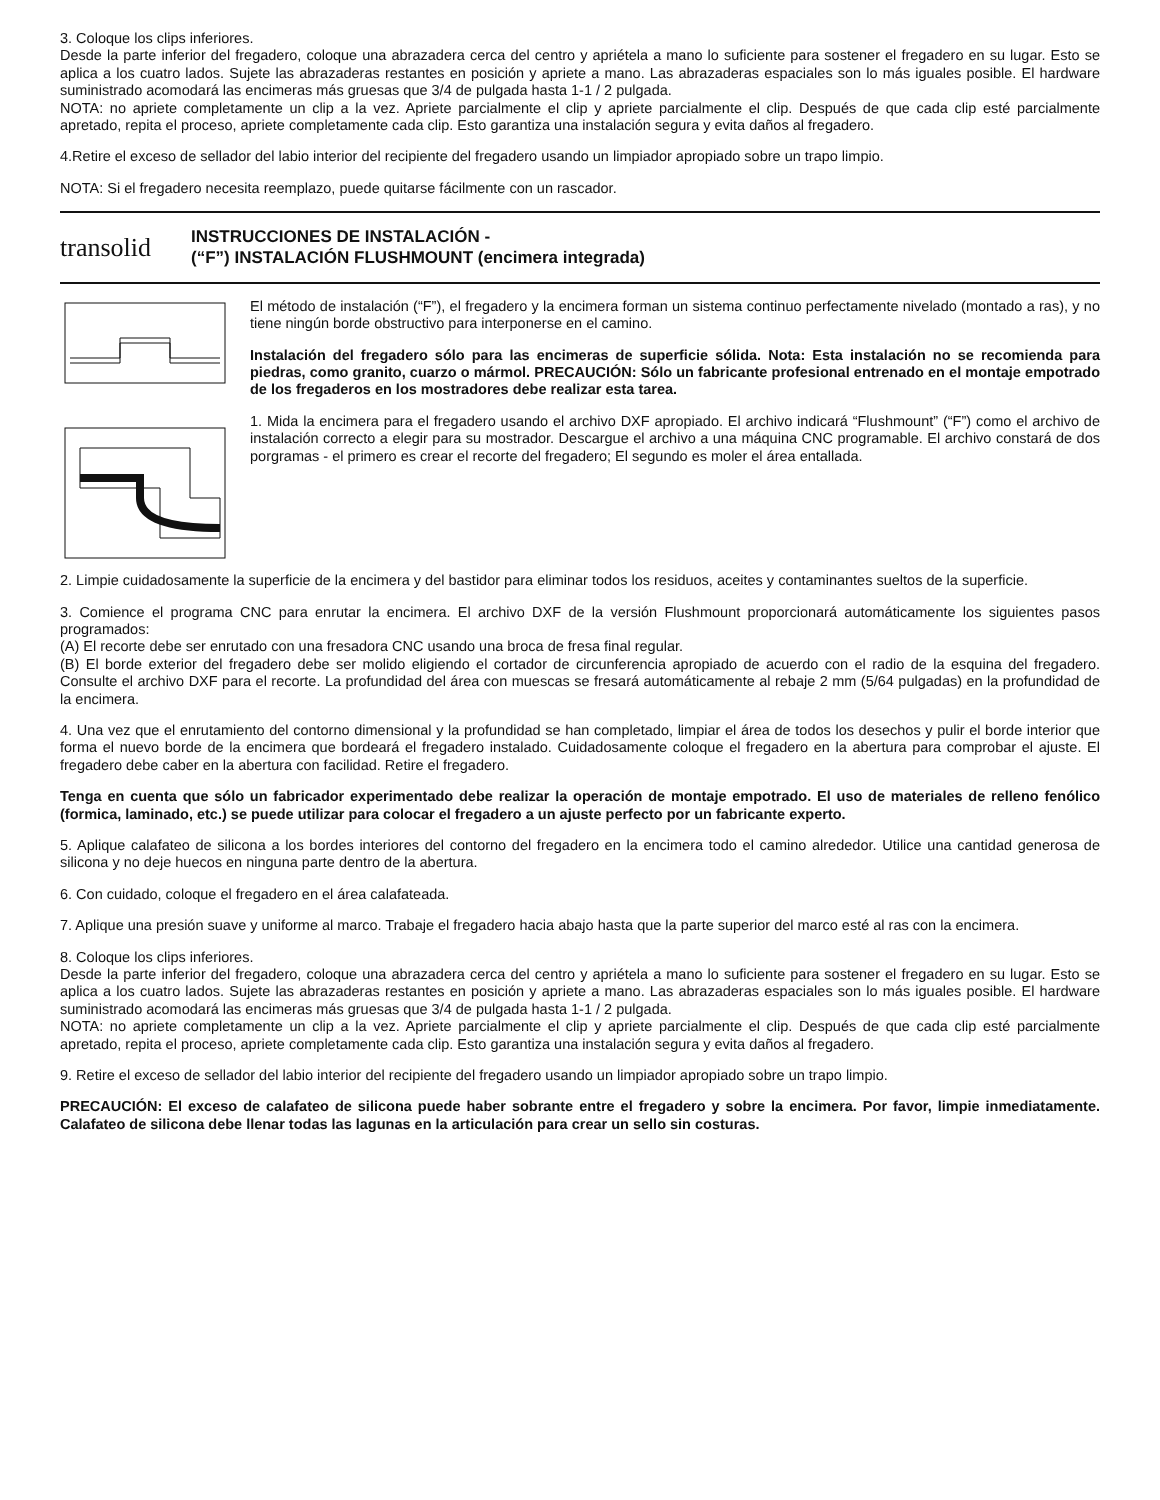3. Coloque los clips inferiores.
Desde la parte inferior del fregadero, coloque una abrazadera cerca del centro y apriétela a mano lo suficiente para sostener el fregadero en su lugar. Esto se aplica a los cuatro lados. Sujete las abrazaderas restantes en posición y apriete a mano. Las abrazaderas espaciales son lo más iguales posible. El hardware suministrado acomodará las encimeras más gruesas que 3/4 de pulgada hasta 1-1 / 2 pulgada.
NOTA: no apriete completamente un clip a la vez. Apriete parcialmente el clip y apriete parcialmente el clip. Después de que cada clip esté parcialmente apretado, repita el proceso, apriete completamente cada clip. Esto garantiza una instalación segura y evita daños al fregadero.
4.Retire el exceso de sellador del labio interior del recipiente del fregadero usando un limpiador apropiado sobre un trapo limpio.
NOTA: Si el fregadero necesita reemplazo, puede quitarse fácilmente con un rascador.
transolid
INSTRUCCIONES DE INSTALACIÓN -
(“F”) INSTALACIÓN FLUSHMOUNT (encimera integrada)
El método de instalación (“F”), el fregadero y la encimera forman un sistema continuo perfectamente nivelado (montado a ras), y no tiene ningún borde obstructivo para interponerse en el camino.
Instalación del fregadero sólo para las encimeras de superficie sólida. Nota: Esta instalación no se recomienda para piedras, como granito, cuarzo o mármol. PRECAUCIÓN: Sólo un fabricante profesional entrenado en el montaje empotrado de los fregaderos en los mostradores debe realizar esta tarea.
1. Mida la encimera para el fregadero usando el archivo DXF apropiado. El archivo indicará “Flushmount” (“F”) como el archivo de instalación correcto a elegir para su mostrador. Descargue el archivo a una máquina CNC programable. El archivo constará de dos porgramas - el primero es crear el recorte del fregadero; El segundo es moler el área entallada.
2. Limpie cuidadosamente la superficie de la encimera y del bastidor para eliminar todos los residuos, aceites y contaminantes sueltos de la superficie.
3. Comience el programa CNC para enrutar la encimera. El archivo DXF de la versión Flushmount proporcionará automáticamente los siguientes pasos programados:
(A) El recorte debe ser enrutado con una fresadora CNC usando una broca de fresa final regular.
(B) El borde exterior del fregadero debe ser molido eligiendo el cortador de circunferencia apropiado de acuerdo con el radio de la esquina del fregadero. Consulte el archivo DXF para el recorte. La profundidad del área con muescas se fresará automáticamente al rebaje 2 mm (5/64 pulgadas) en la profundidad de la encimera.
4. Una vez que el enrutamiento del contorno dimensional y la profundidad se han completado, limpiar el área de todos los desechos y pulir el borde interior que forma el nuevo borde de la encimera que bordeará el fregadero instalado. Cuidadosamente coloque el fregadero en la abertura para comprobar el ajuste. El fregadero debe caber en la abertura con facilidad. Retire el fregadero.
Tenga en cuenta que sólo un fabricador experimentado debe realizar la operación de montaje empotrado. El uso de materiales de relleno fenólico (formica, laminado, etc.) se puede utilizar para colocar el fregadero a un ajuste perfecto por un fabricante experto.
5. Aplique calafateo de silicona a los bordes interiores del contorno del fregadero en la encimera todo el camino alrededor. Utilice una cantidad generosa de silicona y no deje huecos en ninguna parte dentro de la abertura.
6. Con cuidado, coloque el fregadero en el área calafateada.
7. Aplique una presión suave y uniforme al marco. Trabaje el fregadero hacia abajo hasta que la parte superior del marco esté al ras con la encimera.
8. Coloque los clips inferiores.
Desde la parte inferior del fregadero, coloque una abrazadera cerca del centro y apriétela a mano lo suficiente para sostener el fregadero en su lugar. Esto se aplica a los cuatro lados. Sujete las abrazaderas restantes en posición y apriete a mano. Las abrazaderas espaciales son lo más iguales posible. El hardware suministrado acomodará las encimeras más gruesas que 3/4 de pulgada hasta 1-1 / 2 pulgada.
NOTA: no apriete completamente un clip a la vez. Apriete parcialmente el clip y apriete parcialmente el clip. Después de que cada clip esté parcialmente apretado, repita el proceso, apriete completamente cada clip. Esto garantiza una instalación segura y evita daños al fregadero.
9. Retire el exceso de sellador del labio interior del recipiente del fregadero usando un limpiador apropiado sobre un trapo limpio.
PRECAUCIÓN: El exceso de calafateo de silicona puede haber sobrante entre el fregadero y sobre la encimera. Por favor, limpie inmediatamente. Calafateo de silicona debe llenar todas las lagunas en la articulación para crear un sello sin costuras.